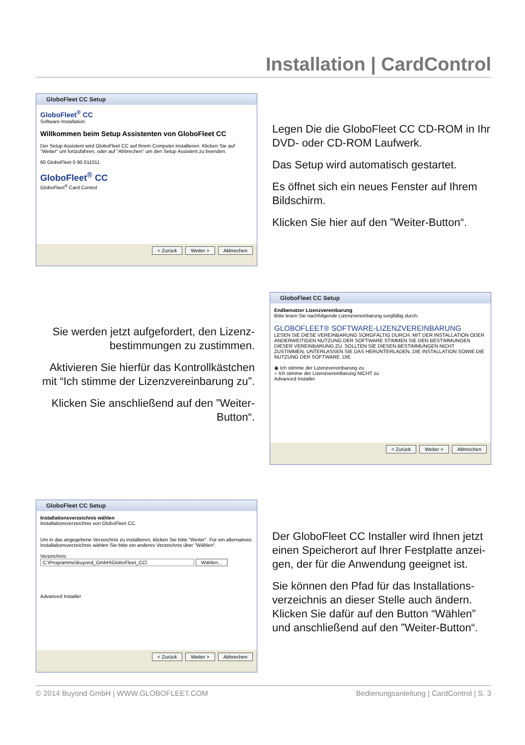Installation | CardControl
GloboFleet CC Setup
GloboFleet<sup>®</sup> CC
Software Installation
Willkommen beim Setup Assistenten von GloboFleet CC
Der Setup Assistent wird GloboFleet CC auf Ihrem Computer installieren. Klicken Sie auf "Weiter" um fortzufahren, oder auf "Abbrechen" um den Setup Assistent zu beenden.
60 GloboFleet 0 90 011011
GloboFleet<sup>®</sup> CC
GloboFleet<sup>®</sup> Card Control
< Zurück Weiter > Abbrechen
Legen Die die GloboFleet CC CD-ROM in Ihr DVD- oder CD-ROM Laufwerk.
Das Setup wird automatisch gestartet.
Es öffnet sich ein neues Fenster auf Ihrem Bildschirm.
Klicken Sie hier auf den ”Weiter-Button“.
Sie werden jetzt aufgefordert, den Lizenz-bestimmungen zu zustimmen.
Aktivieren Sie hierfür das Kontrollkästchen mit “Ich stimme der Lizenzvereinbarung zu”.
Klicken Sie anschließend auf den ”Weiter-Button“.
GloboFleet CC Setup
Endbenutzer Lizenzvereinbarung
Bitte lesen Sie nachfolgende Lizenzvereinbarung sorgfältig durch.
GLOBOFLEET® SOFTWARE-LIZENZVEREINBARUNG
LESEN SIE DIESE VEREINBARUNG SORGFÄLTIG DURCH. MIT DER INSTALLATION ODER ANDERWEITIGEN NUTZUNG DER SOFTWARE STIMMEN SIE DEN BESTIMMUNGEN DIESER VEREINBARUNG ZU. SOLLTEN SIE DIESEN BESTIMMUNGEN NICHT ZUSTIMMEN, UNTERLASSEN SIE DAS HERUNTERLADEN, DIE INSTALLATION SOWIE DIE NUTZUNG DER SOFTWARE. DIE
◉ Ich stimme der Lizenzvereinbarung zu
○ Ich stimme der Lizenzvereinbarung NICHT zu
Advanced Installer
< Zurück Weiter > Abbrechen
GloboFleet CC Setup
Installationsverzeichnis wählen
Installationsverzeichnis von GloboFleet CC.
Um in das angegebene Verzeichnis zu installieren, klicken Sie bitte "Weiter". Für ein alternatives Installationsverzeichnis wählen Sie bitte ein anderes Verzeichnis über "Wählen".
Verzeichnis:
C:\Programme\Buyond_GmbH\GloboFleet_CC\ Wählen...
Advanced Installer
< Zurück Weiter > Abbrechen
Der GloboFleet CC Installer wird Ihnen jetzt einen Speicherort auf Ihrer Festplatte anzei-gen, der für die Anwendung geeignet ist.
Sie können den Pfad für das Installations-verzeichnis an dieser Stelle auch ändern. Klicken Sie dafür auf den Button “Wählen” und anschließend auf den ”Weiter-Button“.
© 2014 Buyond GmbH | WWW.GLOBOFLEET.COM Bedienungsanleitung | CardControl | S. 3